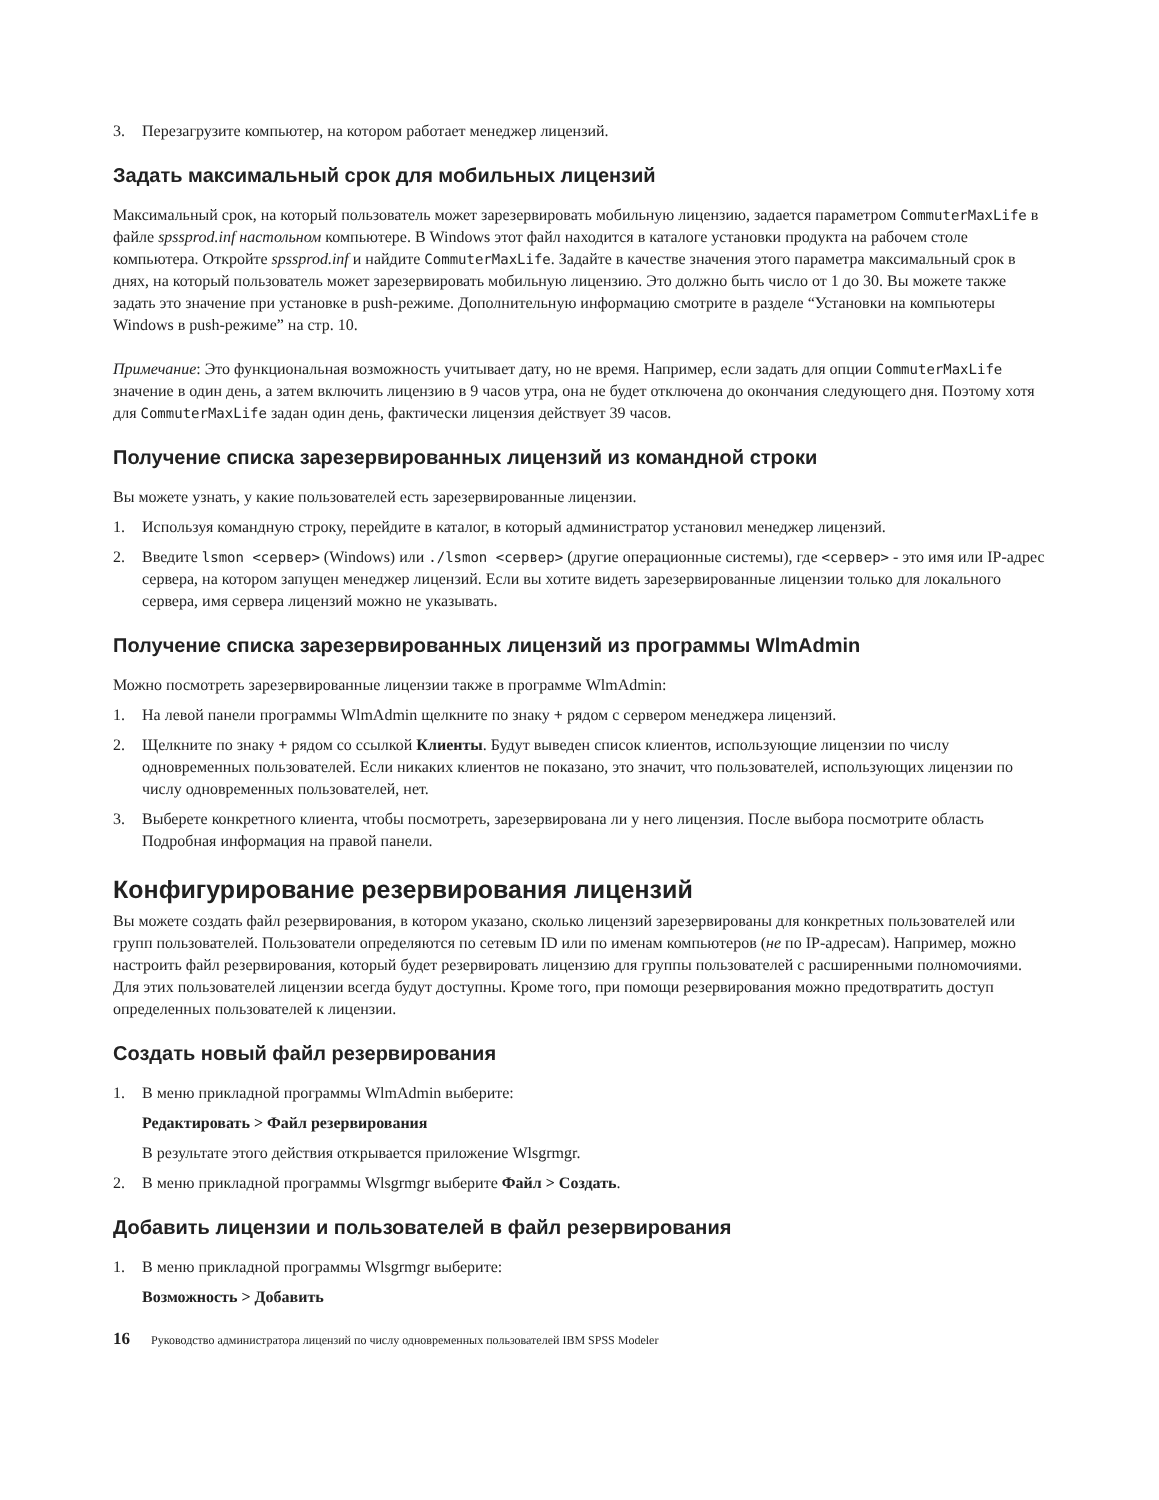3. Перезагрузите компьютер, на котором работает менеджер лицензий.
Задать максимальный срок для мобильных лицензий
Максимальный срок, на который пользователь может зарезервировать мобильную лицензию, задается параметром CommuterMaxLife в файле spssprod.inf настольном компьютере. В Windows этот файл находится в каталоге установки продукта на рабочем столе компьютера. Откройте spssprod.inf и найдите CommuterMaxLife. Задайте в качестве значения этого параметра максимальный срок в днях, на который пользователь может зарезервировать мобильную лицензию. Это должно быть число от 1 до 30. Вы можете также задать это значение при установке в push-режиме. Дополнительную информацию смотрите в разделе “Установки на компьютеры Windows в push-режиме” на стр. 10.
Примечание: Это функциональная возможность учитывает дату, но не время. Например, если задать для опции CommuterMaxLife значение в один день, а затем включить лицензию в 9 часов утра, она не будет отключена до окончания следующего дня. Поэтому хотя для CommuterMaxLife задан один день, фактически лицензия действует 39 часов.
Получение списка зарезервированных лицензий из командной строки
Вы можете узнать, у какие пользователей есть зарезервированные лицензии.
1. Используя командную строку, перейдите в каталог, в который администратор установил менеджер лицензий.
2. Введите lsmon <сервер> (Windows) или ./lsmon <сервер> (другие операционные системы), где <сервер> - это имя или IP-адрес сервера, на котором запущен менеджер лицензий. Если вы хотите видеть зарезервированные лицензии только для локального сервера, имя сервера лицензий можно не указывать.
Получение списка зарезервированных лицензий из программы WlmAdmin
Можно посмотреть зарезервированные лицензии также в программе WlmAdmin:
1. На левой панели программы WlmAdmin щелкните по знаку + рядом с сервером менеджера лицензий.
2. Щелкните по знаку + рядом со ссылкой Клиенты. Будут выведен список клиентов, использующие лицензии по числу одновременных пользователей. Если никаких клиентов не показано, это значит, что пользователей, использующих лицензии по числу одновременных пользователей, нет.
3. Выберете конкретного клиента, чтобы посмотреть, зарезервирована ли у него лицензия. После выбора посмотрите область Подробная информация на правой панели.
Конфигурирование резервирования лицензий
Вы можете создать файл резервирования, в котором указано, сколько лицензий зарезервированы для конкретных пользователей или групп пользователей. Пользователи определяются по сетевым ID или по именам компьютеров (не по IP-адресам). Например, можно настроить файл резервирования, который будет резервировать лицензию для группы пользователей с расширенными полномочиями. Для этих пользователей лицензии всегда будут доступны. Кроме того, при помощи резервирования можно предотвратить доступ определенных пользователей к лицензии.
Создать новый файл резервирования
1. В меню прикладной программы WlmAdmin выберите:
Редактировать > Файл резервирования
В результате этого действия открывается приложение Wlsgrmgr.
2. В меню прикладной программы Wlsgrmgr выберите Файл > Создать.
Добавить лицензии и пользователей в файл резервирования
1. В меню прикладной программы Wlsgrmgr выберите:
Возможность > Добавить
16 Руководство администратора лицензий по числу одновременных пользователей IBM SPSS Modeler